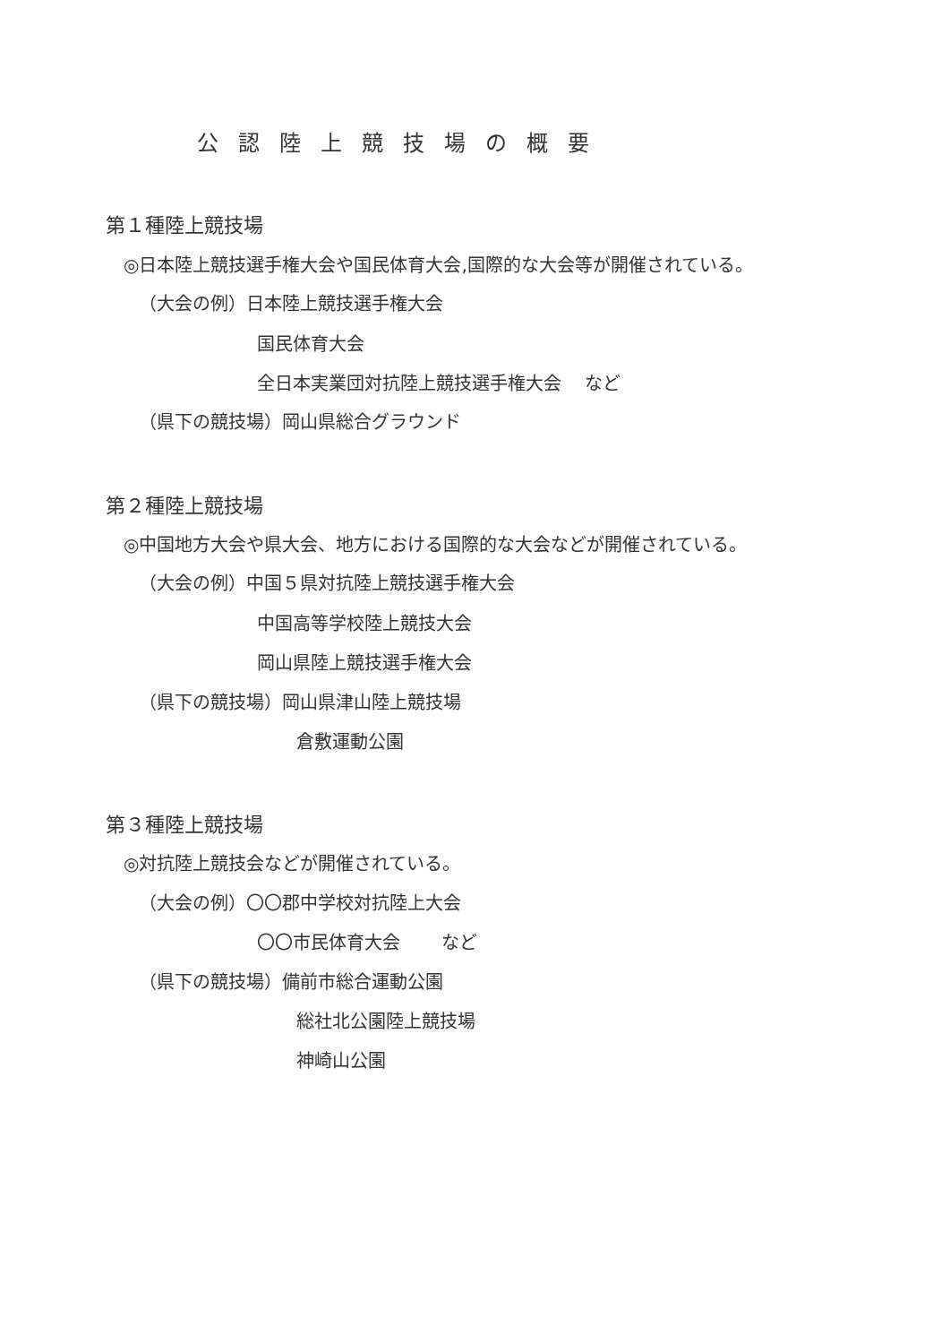公認陸上競技場の概要
第１種陸上競技場
◎日本陸上競技選手権大会や国民体育大会,国際的な大会等が開催されている。
（大会の例）日本陸上競技選手権大会
国民体育大会
全日本実業団対抗陸上競技選手権大会　 など
（県下の競技場）岡山県総合グラウンド
第２種陸上競技場
◎中国地方大会や県大会、地方における国際的な大会などが開催されている。
（大会の例）中国５県対抗陸上競技選手権大会
中国高等学校陸上競技大会
岡山県陸上競技選手権大会
（県下の競技場）岡山県津山陸上競技場
倉敷運動公園
第３種陸上競技場
◎対抗陸上競技会などが開催されている。
（大会の例）〇〇郡中学校対抗陸上大会
〇〇市民体育大会　　 など
（県下の競技場）備前市総合運動公園
総社北公園陸上競技場
神崎山公園